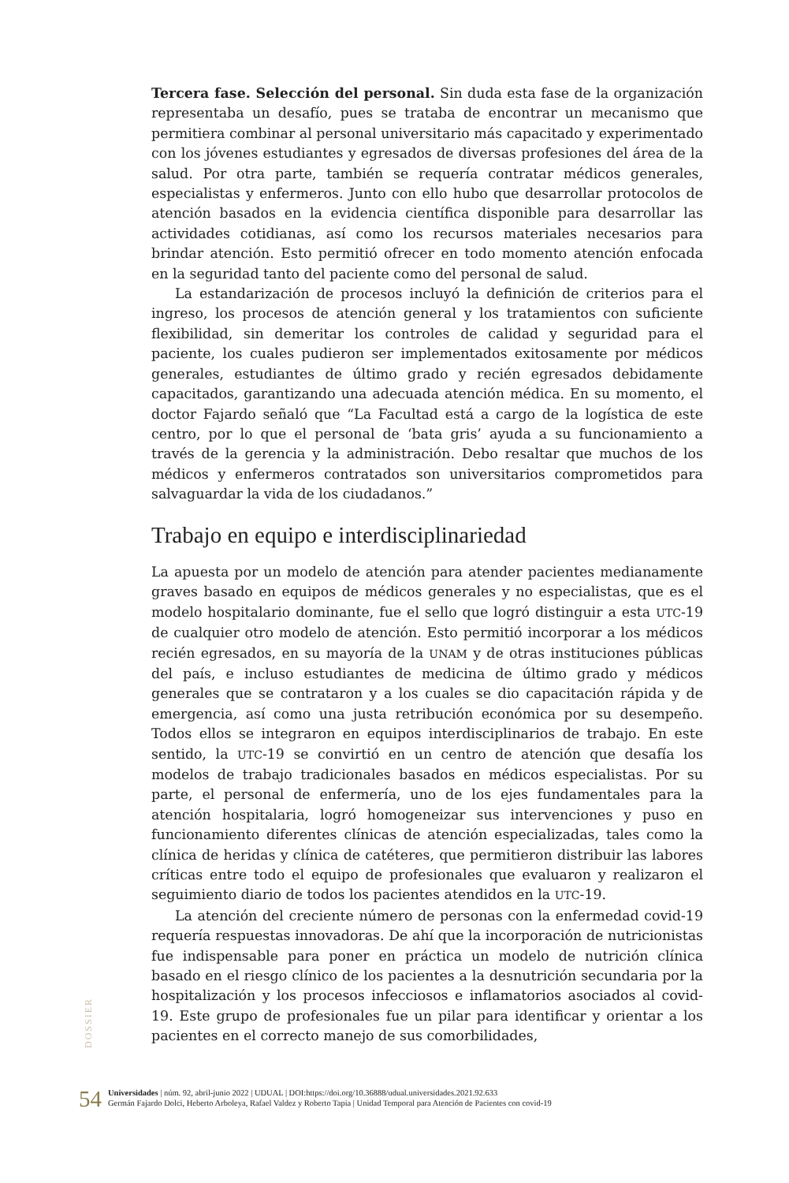Tercera fase. Selección del personal. Sin duda esta fase de la organización representaba un desafío, pues se trataba de encontrar un mecanismo que permitiera combinar al personal universitario más capacitado y experimentado con los jóvenes estudiantes y egresados de diversas profesiones del área de la salud. Por otra parte, también se requería contratar médicos generales, especialistas y enfermeros. Junto con ello hubo que desarrollar protocolos de atención basados en la evidencia científica disponible para desarrollar las actividades cotidianas, así como los recursos materiales necesarios para brindar atención. Esto permitió ofrecer en todo momento atención enfocada en la seguridad tanto del paciente como del personal de salud.
La estandarización de procesos incluyó la definición de criterios para el ingreso, los procesos de atención general y los tratamientos con suficiente flexibilidad, sin demeritar los controles de calidad y seguridad para el paciente, los cuales pudieron ser implementados exitosamente por médicos generales, estudiantes de último grado y recién egresados debidamente capacitados, garantizando una adecuada atención médica. En su momento, el doctor Fajardo señaló que “La Facultad está a cargo de la logística de este centro, por lo que el personal de ‘bata gris’ ayuda a su funcionamiento a través de la gerencia y la administración. Debo resaltar que muchos de los médicos y enfermeros contratados son universitarios comprometidos para salvaguardar la vida de los ciudadanos.”
Trabajo en equipo e interdisciplinariedad
La apuesta por un modelo de atención para atender pacientes medianamente graves basado en equipos de médicos generales y no especialistas, que es el modelo hospitalario dominante, fue el sello que logró distinguir a esta UTC-19 de cualquier otro modelo de atención. Esto permitió incorporar a los médicos recién egresados, en su mayoría de la UNAM y de otras instituciones públicas del país, e incluso estudiantes de medicina de último grado y médicos generales que se contrataron y a los cuales se dio capacitación rápida y de emergencia, así como una justa retribución económica por su desempeño. Todos ellos se integraron en equipos interdisciplinarios de trabajo. En este sentido, la UTC-19 se convirtió en un centro de atención que desafía los modelos de trabajo tradicionales basados en médicos especialistas. Por su parte, el personal de enfermería, uno de los ejes fundamentales para la atención hospitalaria, logró homogeneizar sus intervenciones y puso en funcionamiento diferentes clínicas de atención especializadas, tales como la clínica de heridas y clínica de catéteres, que permitieron distribuir las labores críticas entre todo el equipo de profesionales que evaluaron y realizaron el seguimiento diario de todos los pacientes atendidos en la UTC-19.
La atención del creciente número de personas con la enfermedad covid-19 requería respuestas innovadoras. De ahí que la incorporación de nutricionistas fue indispensable para poner en práctica un modelo de nutrición clínica basado en el riesgo clínico de los pacientes a la desnutrición secundaria por la hospitalización y los procesos infecciosos e inflamatorios asociados al covid-19. Este grupo de profesionales fue un pilar para identificar y orientar a los pacientes en el correcto manejo de sus comorbilidades,
DOSSIER
54
Universidades | núm. 92, abril-junio 2022 | UDUAL | DOI:https://doi.org/10.36888/udual.universidades.2021.92.633
Germán Fajardo Dolci, Heberto Arboleya, Rafael Valdez y Roberto Tapia | Unidad Temporal para Atención de Pacientes con covid-19